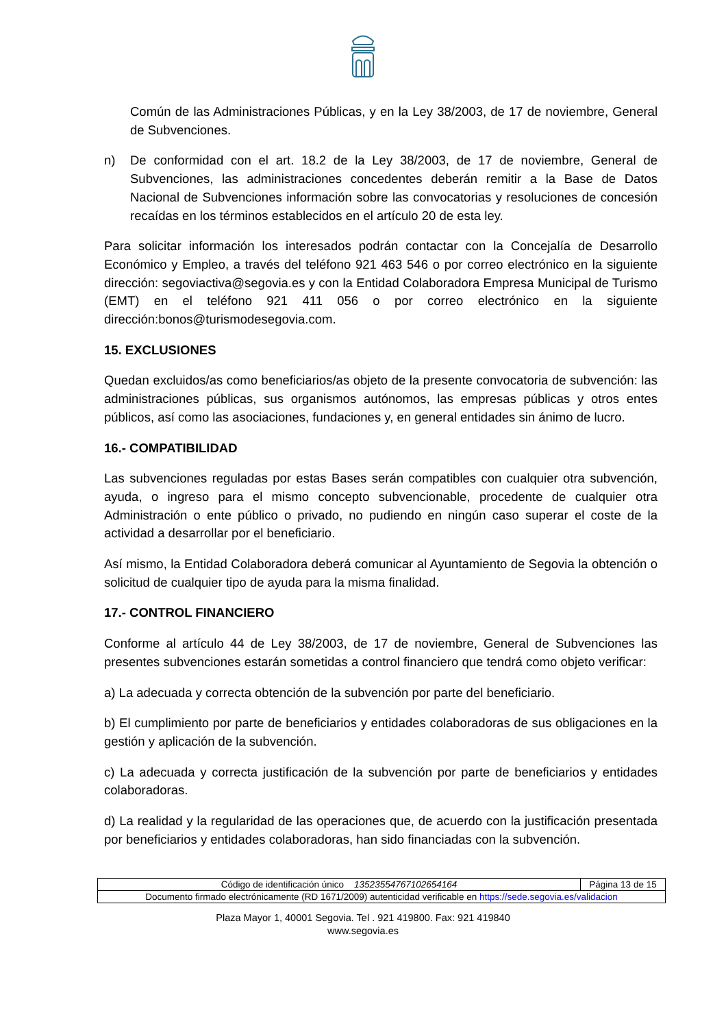Común de las Administraciones Públicas, y en la Ley 38/2003, de 17 de noviembre, General de Subvenciones.
n) De conformidad con el art. 18.2 de la Ley 38/2003, de 17 de noviembre, General de Subvenciones, las administraciones concedentes deberán remitir a la Base de Datos Nacional de Subvenciones información sobre las convocatorias y resoluciones de concesión recaídas en los términos establecidos en el artículo 20 de esta ley.
Para solicitar información los interesados podrán contactar con la Concejalía de Desarrollo Económico y Empleo, a través del teléfono 921 463 546 o por correo electrónico en la siguiente dirección: segoviactiva@segovia.es y con la Entidad Colaboradora Empresa Municipal de Turismo (EMT) en el teléfono 921 411 056 o por correo electrónico en la siguiente dirección:bonos@turismodesegovia.com.
15. EXCLUSIONES
Quedan excluidos/as como beneficiarios/as objeto de la presente convocatoria de subvención: las administraciones públicas, sus organismos autónomos, las empresas públicas y otros entes públicos, así como las asociaciones, fundaciones y, en general entidades sin ánimo de lucro.
16.- COMPATIBILIDAD
Las subvenciones reguladas por estas Bases serán compatibles con cualquier otra subvención, ayuda, o ingreso para el mismo concepto subvencionable, procedente de cualquier otra Administración o ente público o privado, no pudiendo en ningún caso superar el coste de la actividad a desarrollar por el beneficiario.
Así mismo, la Entidad Colaboradora deberá comunicar al Ayuntamiento de Segovia la obtención o solicitud de cualquier tipo de ayuda para la misma finalidad.
17.- CONTROL FINANCIERO
Conforme al artículo 44 de Ley 38/2003, de 17 de noviembre, General de Subvenciones las presentes subvenciones estarán sometidas a control financiero que tendrá como objeto verificar:
a) La adecuada y correcta obtención de la subvención por parte del beneficiario.
b) El cumplimiento por parte de beneficiarios y entidades colaboradoras de sus obligaciones en la gestión y aplicación de la subvención.
c) La adecuada y correcta justificación de la subvención por parte de beneficiarios y entidades colaboradoras.
d) La realidad y la regularidad de las operaciones que, de acuerdo con la justificación presentada por beneficiarios y entidades colaboradoras, han sido financiadas con la subvención.
| Código de identificación único 13523554767102654164 | Página 13 de 15 |
| Documento firmado electrónicamente (RD 1671/2009) autenticidad verificable en https://sede.segovia.es/validacion | |
Plaza Mayor 1, 40001 Segovia. Tel . 921 419800. Fax: 921 419840
www.segovia.es